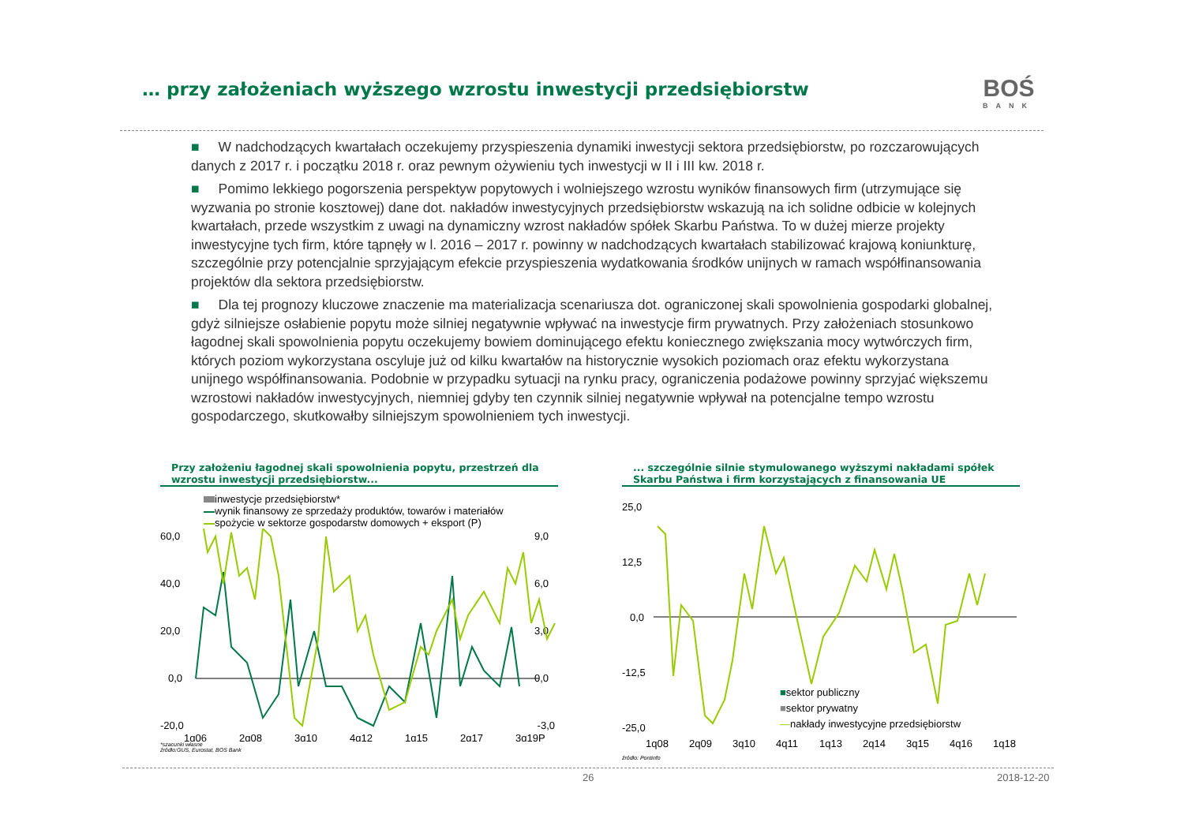… przy założeniach wyższego wzrostu inwestycji przedsiębiorstw
BOŚ
BANK
■ W nadchodzących kwartałach oczekujemy przyspieszenia dynamiki inwestycji sektora przedsiębiorstw, po rozczarowujących danych z 2017 r. i początku 2018 r. oraz pewnym ożywieniu tych inwestycji w II i III kw. 2018 r.
■ Pomimo lekkiego pogorszenia perspektyw popytowych i wolniejszego wzrostu wyników finansowych firm (utrzymujące się wyzwania po stronie kosztowej) dane dot. nakładów inwestycyjnych przedsiębiorstw wskazują na ich solidne odbicie w kolejnych kwartałach, przede wszystkim z uwagi na dynamiczny wzrost nakładów spółek Skarbu Państwa. To w dużej mierze projekty inwestycyjne tych firm, które tąpnęły w l. 2016 – 2017 r. powinny w nadchodzących kwartałach stabilizować krajową koniunkturę, szczególnie przy potencjalnie sprzyjającym efekcie przyspieszenia wydatkowania środków unijnych w ramach współfinansowania projektów dla sektora przedsiębiorstw.
■ Dla tej prognozy kluczowe znaczenie ma materializacja scenariusza dot. ograniczonej skali spowolnienia gospodarki globalnej, gdyż silniejsze osłabienie popytu może silniej negatywnie wpływać na inwestycje firm prywatnych. Przy założeniach stosunkowo łagodnej skali spowolnienia popytu oczekujemy bowiem dominującego efektu koniecznego zwiększania mocy wytwórczych firm, których poziom wykorzystana oscyluje już od kilku kwartałów na historycznie wysokich poziomach oraz efektu wykorzystana unijnego współfinansowania. Podobnie w przypadku sytuacji na rynku pracy, ograniczenia podażowe powinny sprzyjać większemu wzrostowi nakładów inwestycyjnych, niemniej gdyby ten czynnik silniej negatywnie wpływał na potencjalne tempo wzrostu gospodarczego, skutkowałby silniejszym spowolnieniem tych inwestycji.
Przy założeniu łagodnej skali spowolnienia popytu, przestrzeń dla wzrostu inwestycji przedsiębiorstw...
inwestycje przedsiębiorstw*
wynik finansowy ze sprzedaży produktów, towarów i materiałów
spożycie w sektorze gospodarstw domowych + eksport (P)
60,0
40,0
20,0
0,0
-20,0
9,0
6,0
3,0
0,0
-3,0
1q06
2q08
3q10
4q12
1q15
2q17
3q19P
*szacunki własne
źródło:GUS, Eurostat, BOS Bank
... szczególnie silnie stymulowanego wyższymi nakładami spółek Skarbu Państwa i firm korzystających z finansowania UE
25,0
12,5
0,0
-12,5
-25,0
1q08
2q09
3q10
4q11
1q13
2q14
3q15
4q16
1q18
■sektor publiczny
■sektor prywatny
—nakłady inwestycyjne przedsiębiorstw
źródło: Pontinfo
26 2018-12-20